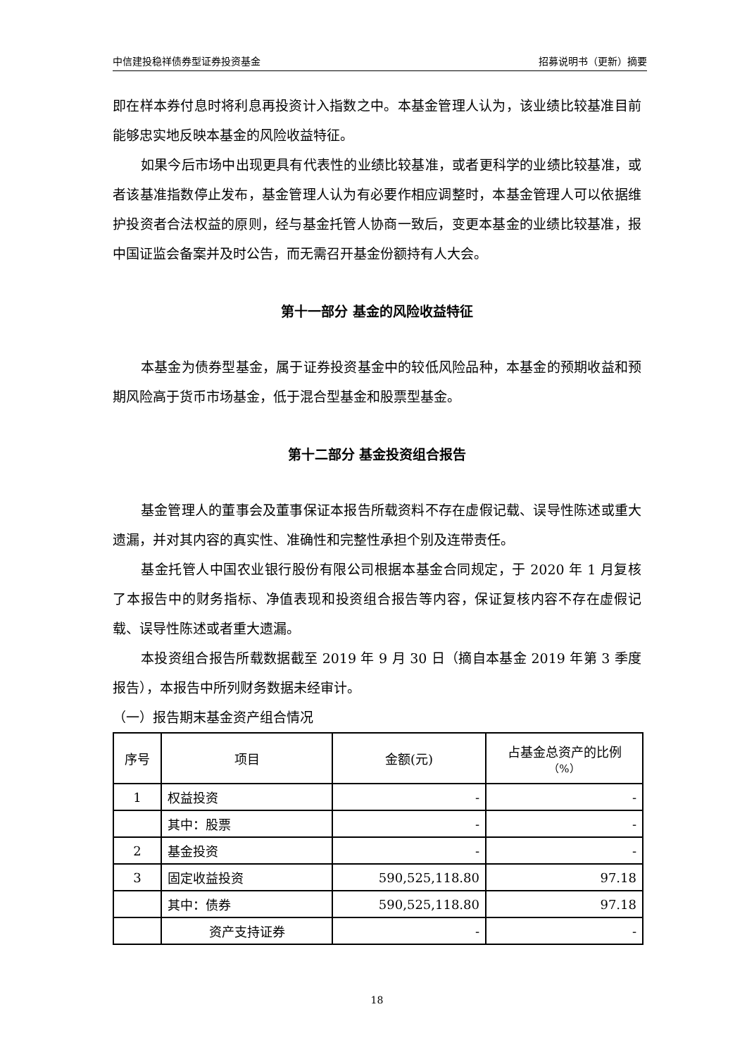中信建投稳祥债券型证券投资基金 招募说明书（更新）摘要
即在样本券付息时将利息再投资计入指数之中。本基金管理人认为，该业绩比较基准目前能够忠实地反映本基金的风险收益特征。
如果今后市场中出现更具有代表性的业绩比较基准，或者更科学的业绩比较基准，或者该基准指数停止发布，基金管理人认为有必要作相应调整时，本基金管理人可以依据维护投资者合法权益的原则，经与基金托管人协商一致后，变更本基金的业绩比较基准，报中国证监会备案并及时公告，而无需召开基金份额持有人大会。
第十一部分 基金的风险收益特征
本基金为债券型基金，属于证券投资基金中的较低风险品种，本基金的预期收益和预期风险高于货币市场基金，低于混合型基金和股票型基金。
第十二部分 基金投资组合报告
基金管理人的董事会及董事保证本报告所载资料不存在虚假记载、误导性陈述或重大遗漏，并对其内容的真实性、准确性和完整性承担个别及连带责任。
基金托管人中国农业银行股份有限公司根据本基金合同规定，于 2020 年 1 月复核了本报告中的财务指标、净值表现和投资组合报告等内容，保证复核内容不存在虚假记载、误导性陈述或者重大遗漏。
本投资组合报告所载数据截至 2019 年 9 月 30 日（摘自本基金 2019 年第 3 季度报告），本报告中所列财务数据未经审计。
（一）报告期末基金资产组合情况
| 序号 | 项目 | 金额(元) | 占基金总资产的比例 （%） |
| --- | --- | --- | --- |
| 1 | 权益投资 | - | - |
| | 其中：股票 | - | - |
| 2 | 基金投资 | - | - |
| 3 | 固定收益投资 | 590,525,118.80 | 97.18 |
| | 其中：债券 | 590,525,118.80 | 97.18 |
| | 资产支持证券 | - | - |
18